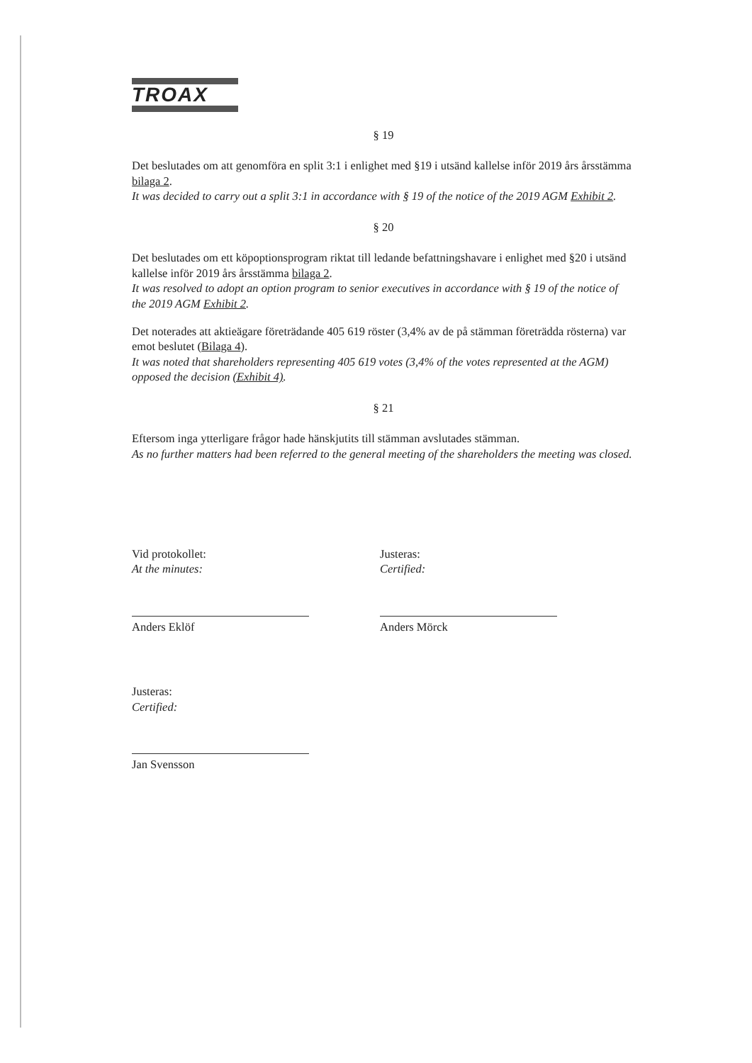TROAX
§ 19
Det beslutades om att genomföra en split 3:1 i enlighet med §19 i utsänd kallelse inför 2019 års årsstämma bilaga 2.
It was decided to carry out a split 3:1 in accordance with § 19 of the notice of the 2019 AGM Exhibit 2.
§ 20
Det beslutades om ett köpoptionsprogram riktat till ledande befattningshavare i enlighet med §20 i utsänd kallelse inför 2019 års årsstämma bilaga 2.
It was resolved to adopt an option program to senior executives in accordance with § 19 of the notice of the 2019 AGM Exhibit 2.
Det noterades att aktieägare företrädande 405 619 röster (3,4% av de på stämman företrädda rösterna) var emot beslutet (Bilaga 4).
It was noted that shareholders representing 405 619 votes (3,4% of the votes represented at the AGM) opposed the decision (Exhibit 4).
§ 21
Eftersom inga ytterligare frågor hade hänskjutits till stämman avslutades stämman.
As no further matters had been referred to the general meeting of the shareholders the meeting was closed.
Vid protokollet:
At the minutes:
Anders Eklöf
Justeras:
Certified:
Anders Mörck
Justeras:
Certified:
Jan Svensson